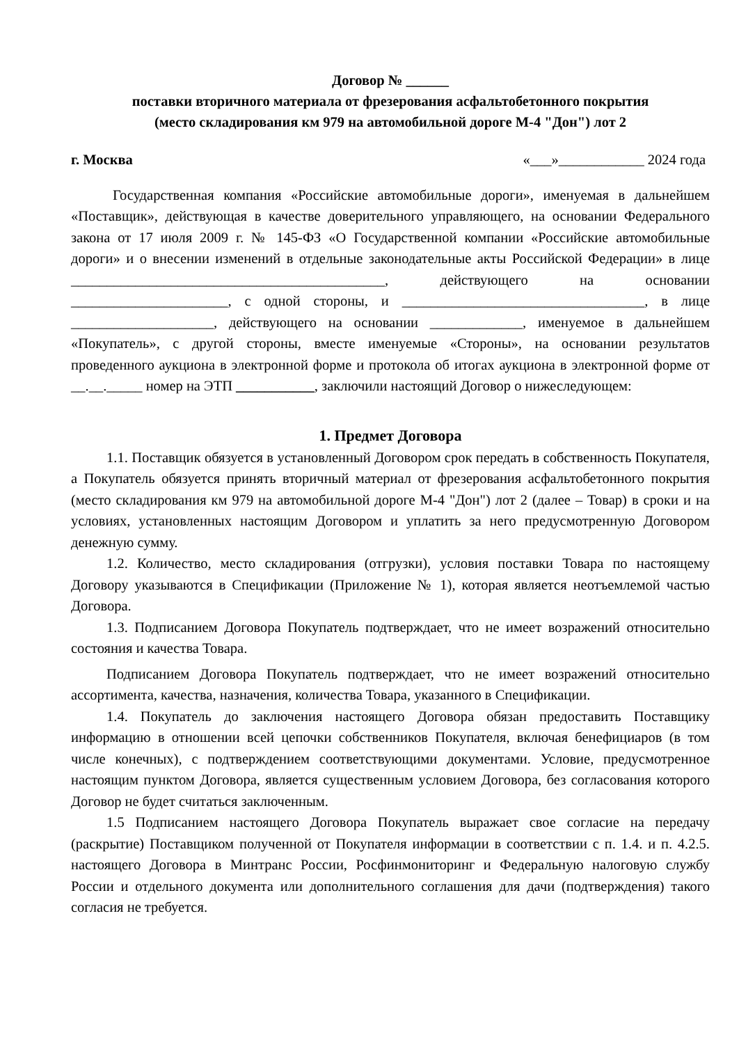Договор № ______
поставки вторичного материала от фрезерования асфальтобетонного покрытия
(место складирования км 979 на автомобильной дороге М-4 "Дон") лот 2
г. Москва «___»____________ 2024 года
Государственная компания «Российские автомобильные дороги», именуемая в дальнейшем «Поставщик», действующая в качестве доверительного управляющего, на основании Федерального закона от 17 июля 2009 г. № 145-ФЗ «О Государственной компании «Российские автомобильные дороги» и о внесении изменений в отдельные законодательные акты Российской Федерации» в лице ____________________________________________, действующего на основании ______________________, с одной стороны, и __________________________________, в лице ____________________, действующего на основании _____________, именуемое в дальнейшем «Покупатель», с другой стороны, вместе именуемые «Стороны», на основании результатов проведенного аукциона в электронной форме и протокола об итогах аукциона в электронной форме от __.__._____ номер на ЭТП ___________, заключили настоящий Договор о нижеследующем:
1. Предмет Договора
1.1. Поставщик обязуется в установленный Договором срок передать в собственность Покупателя, а Покупатель обязуется принять вторичный материал от фрезерования асфальтобетонного покрытия (место складирования км 979 на автомобильной дороге М-4 "Дон") лот 2 (далее – Товар) в сроки и на условиях, установленных настоящим Договором и уплатить за него предусмотренную Договором денежную сумму.
1.2. Количество, место складирования (отгрузки), условия поставки Товара по настоящему Договору указываются в Спецификации (Приложение № 1), которая является неотъемлемой частью Договора.
1.3. Подписанием Договора Покупатель подтверждает, что не имеет возражений относительно состояния и качества Товара.
Подписанием Договора Покупатель подтверждает, что не имеет возражений относительно ассортимента, качества, назначения, количества Товара, указанного в Спецификации.
1.4. Покупатель до заключения настоящего Договора обязан предоставить Поставщику информацию в отношении всей цепочки собственников Покупателя, включая бенефициаров (в том числе конечных), с подтверждением соответствующими документами. Условие, предусмотренное настоящим пунктом Договора, является существенным условием Договора, без согласования которого Договор не будет считаться заключенным.
1.5 Подписанием настоящего Договора Покупатель выражает свое согласие на передачу (раскрытие) Поставщиком полученной от Покупателя информации в соответствии с п. 1.4. и п. 4.2.5. настоящего Договора в Минтранс России, Росфинмониторинг и Федеральную налоговую службу России и отдельного документа или дополнительного соглашения для дачи (подтверждения) такого согласия не требуется.